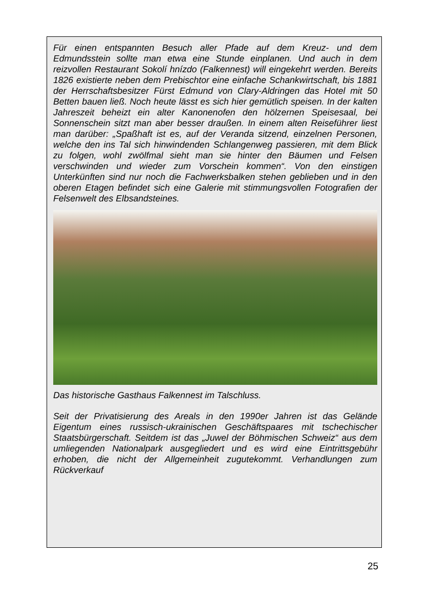Für einen entspannten Besuch aller Pfade auf dem Kreuz- und dem Edmundsstein sollte man etwa eine Stunde einplanen. Und auch in dem reizvollen Restaurant Sokolí hnízdo (Falkennest) will eingekehrt werden. Bereits 1826 existierte neben dem Prebischtor eine einfache Schankwirtschaft, bis 1881 der Herrschaftsbesitzer Fürst Edmund von Clary-Aldringen das Hotel mit 50 Betten bauen ließ. Noch heute lässt es sich hier gemütlich speisen. In der kalten Jahreszeit beheizt ein alter Kanonenofen den hölzernen Speisesaal, bei Sonnenschein sitzt man aber besser draußen. In einem alten Reiseführer liest man darüber: „Spaßhaft ist es, auf der Veranda sitzend, einzelnen Personen, welche den ins Tal sich hinwindenden Schlangenweg passieren, mit dem Blick zu folgen, wohl zwölfmal sieht man sie hinter den Bäumen und Felsen verschwinden und wieder zum Vorschein kommen“. Von den einstigen Unterkünften sind nur noch die Fachwerksbalken stehen geblieben und in den oberen Etagen befindet sich eine Galerie mit stimmungsvollen Fotografien der Felsenwelt des Elbsandsteines.
Das historische Gasthaus Falkennest im Talschluss.
Seit der Privatisierung des Areals in den 1990er Jahren ist das Gelände Eigentum eines russisch-ukrainischen Geschäftspaares mit tschechischer Staatsbürgerschaft. Seitdem ist das „Juwel der Böhmischen Schweiz“ aus dem umliegenden Nationalpark ausgegliedert und es wird eine Eintrittsgebühr erhoben, die nicht der Allgemeinheit zugutekommt. Verhandlungen zum Rückverkauf
25